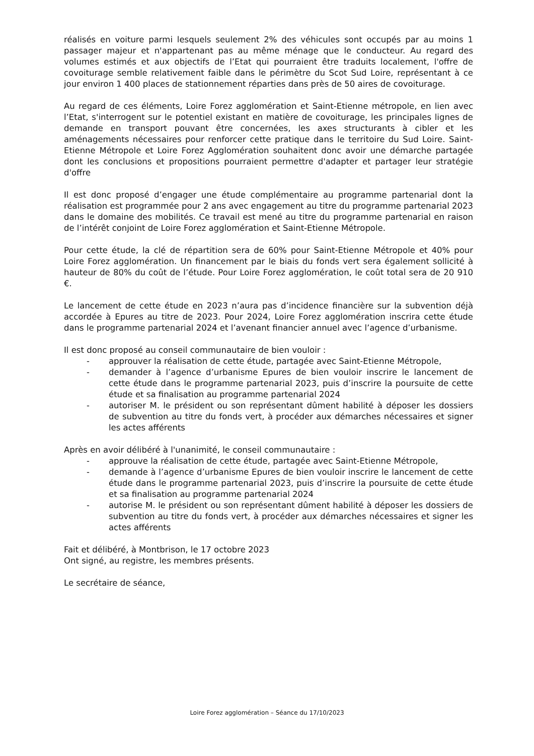réalisés en voiture parmi lesquels seulement 2% des véhicules sont occupés par au moins 1 passager majeur et n'appartenant pas au même ménage que le conducteur. Au regard des volumes estimés et aux objectifs de l’Etat qui pourraient être traduits localement, l'offre de covoiturage semble relativement faible dans le périmètre du Scot Sud Loire, représentant à ce jour environ 1 400 places de stationnement réparties dans près de 50 aires de covoiturage.
Au regard de ces éléments, Loire Forez agglomération et Saint-Etienne métropole, en lien avec l’Etat, s'interrogent sur le potentiel existant en matière de covoiturage, les principales lignes de demande en transport pouvant être concernées, les axes structurants à cibler et les aménagements nécessaires pour renforcer cette pratique dans le territoire du Sud Loire. Saint-Etienne Métropole et Loire Forez Agglomération souhaitent donc avoir une démarche partagée dont les conclusions et propositions pourraient permettre d'adapter et partager leur stratégie d'offre
Il est donc proposé d’engager une étude complémentaire au programme partenarial dont la réalisation est programmée pour 2 ans avec engagement au titre du programme partenarial 2023 dans le domaine des mobilités. Ce travail est mené au titre du programme partenarial en raison de l’intérêt conjoint de Loire Forez agglomération et Saint-Etienne Métropole.
Pour cette étude, la clé de répartition sera de 60% pour Saint-Etienne Métropole et 40% pour Loire Forez agglomération. Un financement par le biais du fonds vert sera également sollicité à hauteur de 80% du coût de l’étude. Pour Loire Forez agglomération, le coût total sera de 20 910 €.
Le lancement de cette étude en 2023 n’aura pas d’incidence financière sur la subvention déjà accordée à Epures au titre de 2023. Pour 2024, Loire Forez agglomération inscrira cette étude dans le programme partenarial 2024 et l’avenant financier annuel avec l’agence d’urbanisme.
Il est donc proposé au conseil communautaire de bien vouloir :
- approuver la réalisation de cette étude, partagée avec Saint-Etienne Métropole,
- demander à l’agence d’urbanisme Epures de bien vouloir inscrire le lancement de cette étude dans le programme partenarial 2023, puis d’inscrire la poursuite de cette étude et sa finalisation au programme partenarial 2024
- autoriser M. le président ou son représentant dûment habilité à déposer les dossiers de subvention au titre du fonds vert, à procéder aux démarches nécessaires et signer les actes afférents
Après en avoir délibéré à l'unanimité, le conseil communautaire :
- approuve la réalisation de cette étude, partagée avec Saint-Etienne Métropole,
- demande à l’agence d’urbanisme Epures de bien vouloir inscrire le lancement de cette étude dans le programme partenarial 2023, puis d’inscrire la poursuite de cette étude et sa finalisation au programme partenarial 2024
- autorise M. le président ou son représentant dûment habilité à déposer les dossiers de subvention au titre du fonds vert, à procéder aux démarches nécessaires et signer les actes afférents
Fait et délibéré, à Montbrison, le 17 octobre 2023
Ont signé, au registre, les membres présents.
Le secrétaire de séance,
Loire Forez agglomération – Séance du 17/10/2023